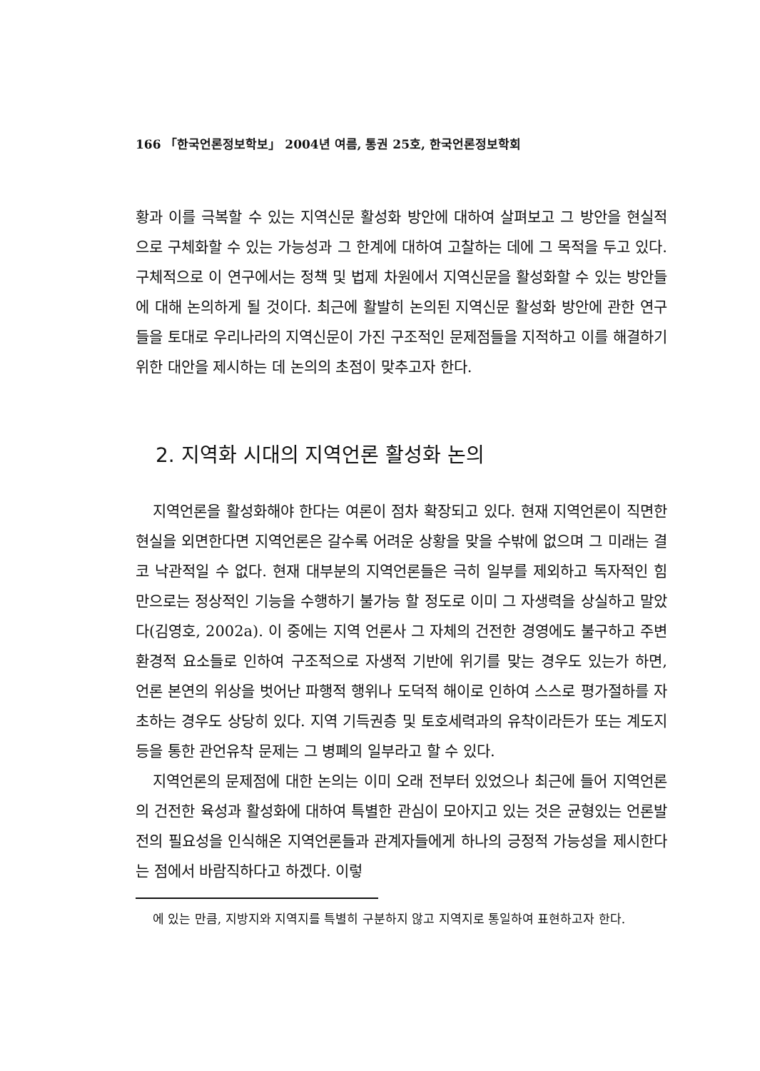166 「한국언론정보학보」 2004년 여름, 통권 25호, 한국언론정보학회
황과 이를 극복할 수 있는 지역신문 활성화 방안에 대하여 살펴보고 그 방안을 현실적으로 구체화할 수 있는 가능성과 그 한계에 대하여 고찰하는 데에 그 목적을 두고 있다. 구체적으로 이 연구에서는 정책 및 법제 차원에서 지역신문을 활성화할 수 있는 방안들에 대해 논의하게 될 것이다. 최근에 활발히 논의된 지역신문 활성화 방안에 관한 연구들을 토대로 우리나라의 지역신문이 가진 구조적인 문제점들을 지적하고 이를 해결하기 위한 대안을 제시하는 데 논의의 초점이 맞추고자 한다.
2. 지역화 시대의 지역언론 활성화 논의
지역언론을 활성화해야 한다는 여론이 점차 확장되고 있다. 현재 지역언론이 직면한 현실을 외면한다면 지역언론은 갈수록 어려운 상황을 맞을 수밖에 없으며 그 미래는 결코 낙관적일 수 없다. 현재 대부분의 지역언론들은 극히 일부를 제외하고 독자적인 힘만으로는 정상적인 기능을 수행하기 불가능 할 정도로 이미 그 자생력을 상실하고 말았다(김영호, 2002a). 이 중에는 지역 언론사 그 자체의 건전한 경영에도 불구하고 주변 환경적 요소들로 인하여 구조적으로 자생적 기반에 위기를 맞는 경우도 있는가 하면, 언론 본연의 위상을 벗어난 파행적 행위나 도덕적 해이로 인하여 스스로 평가절하를 자초하는 경우도 상당히 있다. 지역 기득권층 및 토호세력과의 유착이라든가 또는 계도지 등을 통한 관언유착 문제는 그 병폐의 일부라고 할 수 있다.
지역언론의 문제점에 대한 논의는 이미 오래 전부터 있었으나 최근에 들어 지역언론의 건전한 육성과 활성화에 대하여 특별한 관심이 모아지고 있는 것은 균형있는 언론발전의 필요성을 인식해온 지역언론들과 관계자들에게 하나의 긍정적 가능성을 제시한다는 점에서 바람직하다고 하겠다. 이렇
에 있는 만큼, 지방지와 지역지를 특별히 구분하지 않고 지역지로 통일하여 표현하고자 한다.